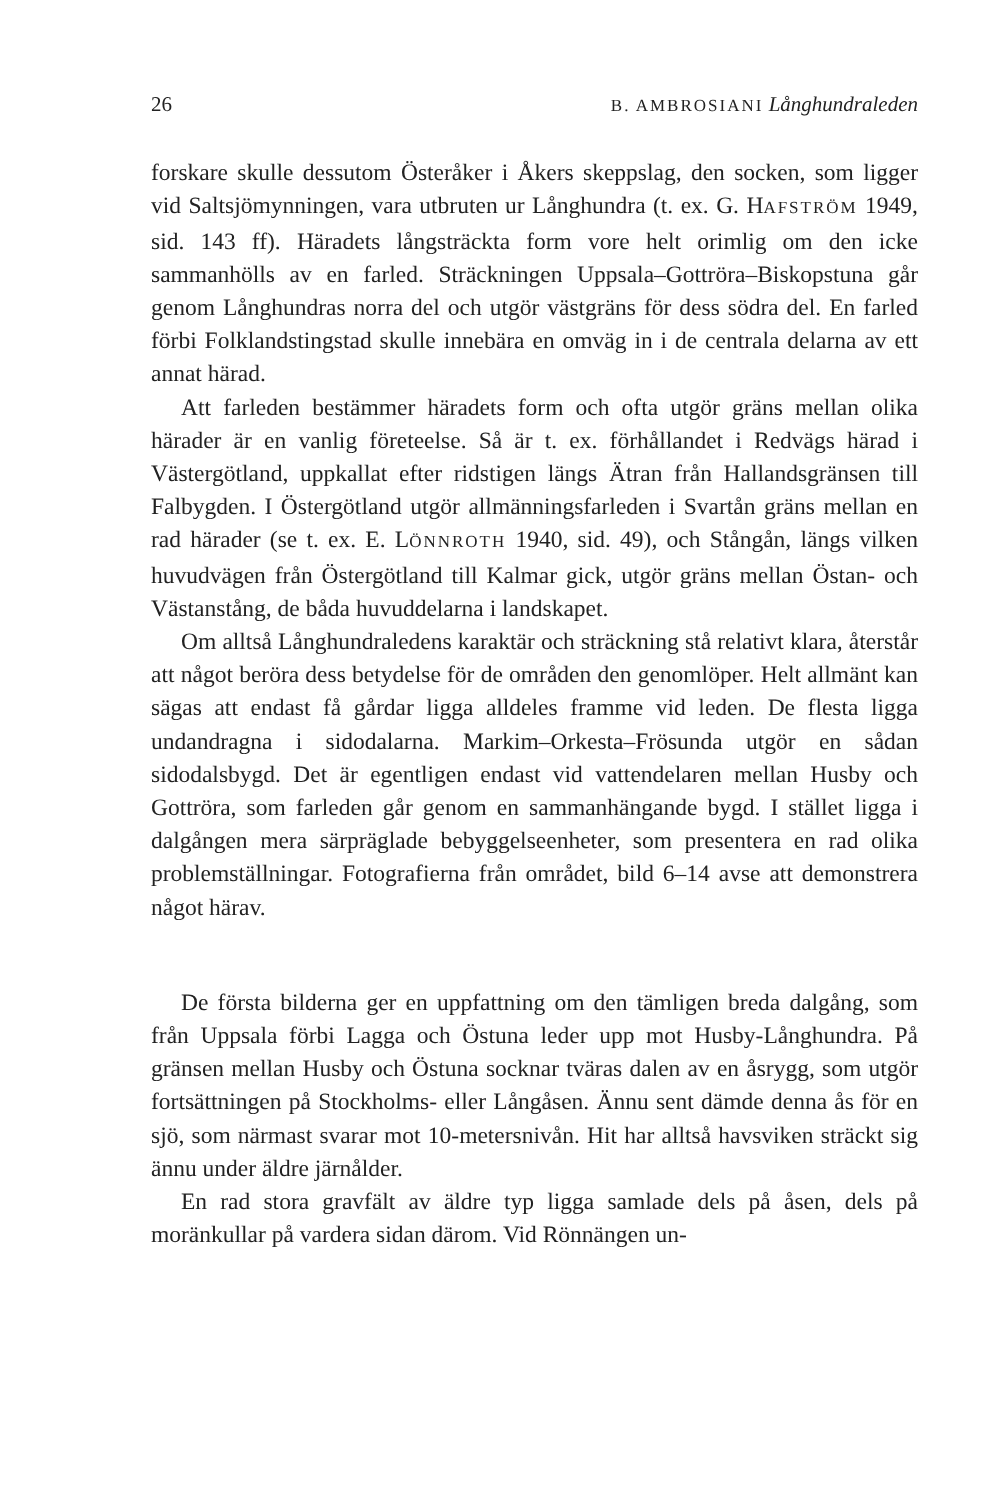26 B. AMBROSIANI Långhundraleden
forskare skulle dessutom Österåker i Åkers skeppslag, den socken, som ligger vid Saltsjömynningen, vara utbruten ur Långhundra (t. ex. G. HAFSTRÖM 1949, sid. 143 ff). Häradets långsträckta form vore helt orimlig om den icke sammanhölls av en farled. Sträckningen Uppsala–Gottröra–Biskopstuna går genom Långhundras norra del och utgör västgräns för dess södra del. En farled förbi Folklandstingstad skulle innebära en omväg in i de centrala delarna av ett annat härad.
Att farleden bestämmer häradets form och ofta utgör gräns mellan olika härader är en vanlig företeelse. Så är t. ex. förhållandet i Redvägs härad i Västergötland, uppkallat efter ridstigen längs Ätran från Hallandsgränsen till Falbygden. I Östergötland utgör allmänningsfarleden i Svartån gräns mellan en rad härader (se t. ex. E. LÖNNROTH 1940, sid. 49), och Stångån, längs vilken huvudvägen från Östergötland till Kalmar gick, utgör gräns mellan Östan- och Västanstång, de båda huvuddelarna i landskapet.
Om alltså Långhundraledens karaktär och sträckning stå relativt klara, återstår att något beröra dess betydelse för de områden den genomlöper. Helt allmänt kan sägas att endast få gårdar ligga alldeles framme vid leden. De flesta ligga undandragna i sidodalarna. Markim–Orkesta–Frösunda utgör en sådan sidodalsbygd. Det är egentligen endast vid vattendelaren mellan Husby och Gottröra, som farleden går genom en sammanhängande bygd. I stället ligga i dalgången mera särpräglade bebyggelseenheter, som presentera en rad olika problemställningar. Fotografierna från området, bild 6–14 avse att demonstrera något härav.
De första bilderna ger en uppfattning om den tämligen breda dalgång, som från Uppsala förbi Lagga och Östuna leder upp mot Husby-Långhundra. På gränsen mellan Husby och Östuna socknar tväras dalen av en åsrygg, som utgör fortsättningen på Stockholms- eller Långåsen. Ännu sent dämde denna ås för en sjö, som närmast svarar mot 10-metersnivån. Hit har alltså havsviken sträckt sig ännu under äldre järnålder.
En rad stora gravfält av äldre typ ligga samlade dels på åsen, dels på moränkullar på vardera sidan därom. Vid Rönnängen un-